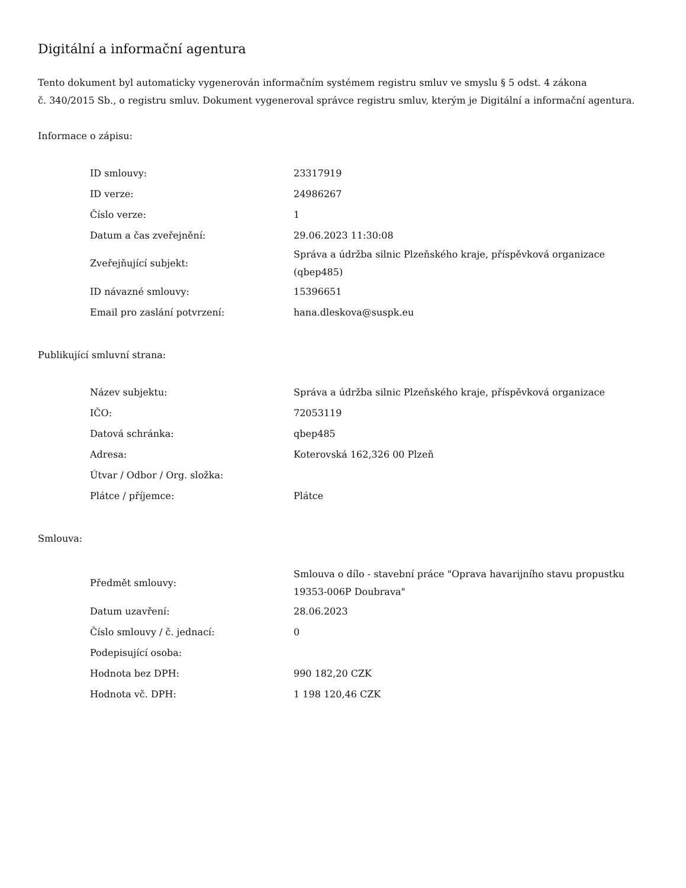Digitální a informační agentura
Tento dokument byl automaticky vygenerován informačním systémem registru smluv ve smyslu § 5 odst. 4 zákona
č. 340/2015 Sb., o registru smluv. Dokument vygeneroval správce registru smluv, kterým je Digitální a informační agentura.
Informace o zápisu:
| ID smlouvy: | 23317919 |
| ID verze: | 24986267 |
| Číslo verze: | 1 |
| Datum a čas zveřejnění: | 29.06.2023 11:30:08 |
| Zveřejňující subjekt: | Správa a údržba silnic Plzeňského kraje, příspěvková organizace (qbep485) |
| ID návazné smlouvy: | 15396651 |
| Email pro zaslání potvrzení: | hana.dleskova@suspk.eu |
Publikující smluvní strana:
| Název subjektu: | Správa a údržba silnic Plzeňského kraje, příspěvková organizace |
| IČO: | 72053119 |
| Datová schránka: | qbep485 |
| Adresa: | Koterovská 162,326 00 Plzeň |
| Útvar / Odbor / Org. složka: | |
| Plátce / příjemce: | Plátce |
Smlouva:
| Předmět smlouvy: | Smlouva o dílo - stavební práce "Oprava havarijního stavu propustku 19353-006P Doubrava" |
| Datum uzavření: | 28.06.2023 |
| Číslo smlouvy / č. jednací: | 0 |
| Podepisující osoba: | |
| Hodnota bez DPH: | 990 182,20 CZK |
| Hodnota vč. DPH: | 1 198 120,46 CZK |